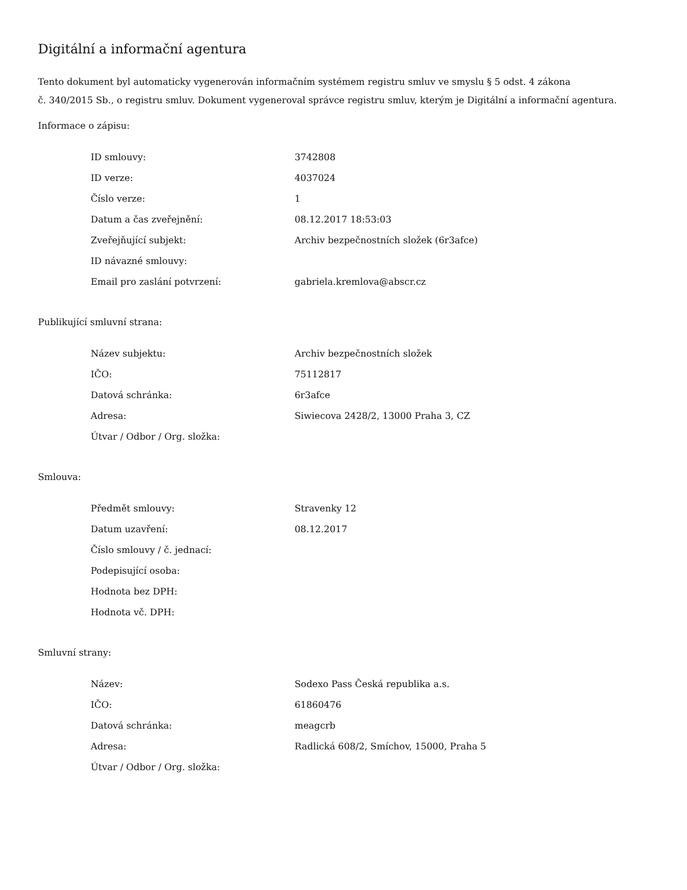Digitální a informační agentura
Tento dokument byl automaticky vygenerován informačním systémem registru smluv ve smyslu § 5 odst. 4 zákona
č. 340/2015 Sb., o registru smluv. Dokument vygeneroval správce registru smluv, kterým je Digitální a informační agentura.
Informace o zápisu:
| ID smlouvy: | 3742808 |
| ID verze: | 4037024 |
| Číslo verze: | 1 |
| Datum a čas zveřejnění: | 08.12.2017 18:53:03 |
| Zveřejňující subjekt: | Archiv bezpečnostních složek (6r3afce) |
| ID návazné smlouvy: | |
| Email pro zaslání potvrzení: | gabriela.kremlova@abscr.cz |
Publikující smluvní strana:
| Název subjektu: | Archiv bezpečnostních složek |
| IČO: | 75112817 |
| Datová schránka: | 6r3afce |
| Adresa: | Siwiecova 2428/2, 13000 Praha 3, CZ |
| Útvar / Odbor / Org. složka: | |
Smlouva:
| Předmět smlouvy: | Stravenky 12 |
| Datum uzavření: | 08.12.2017 |
| Číslo smlouvy / č. jednací: | |
| Podepisující osoba: | |
| Hodnota bez DPH: | |
| Hodnota vč. DPH: | |
Smluvní strany:
| Název: | Sodexo Pass Česká republika a.s. |
| IČO: | 61860476 |
| Datová schránka: | meagcrb |
| Adresa: | Radlická 608/2, Smíchov, 15000, Praha 5 |
| Útvar / Odbor / Org. složka: | |